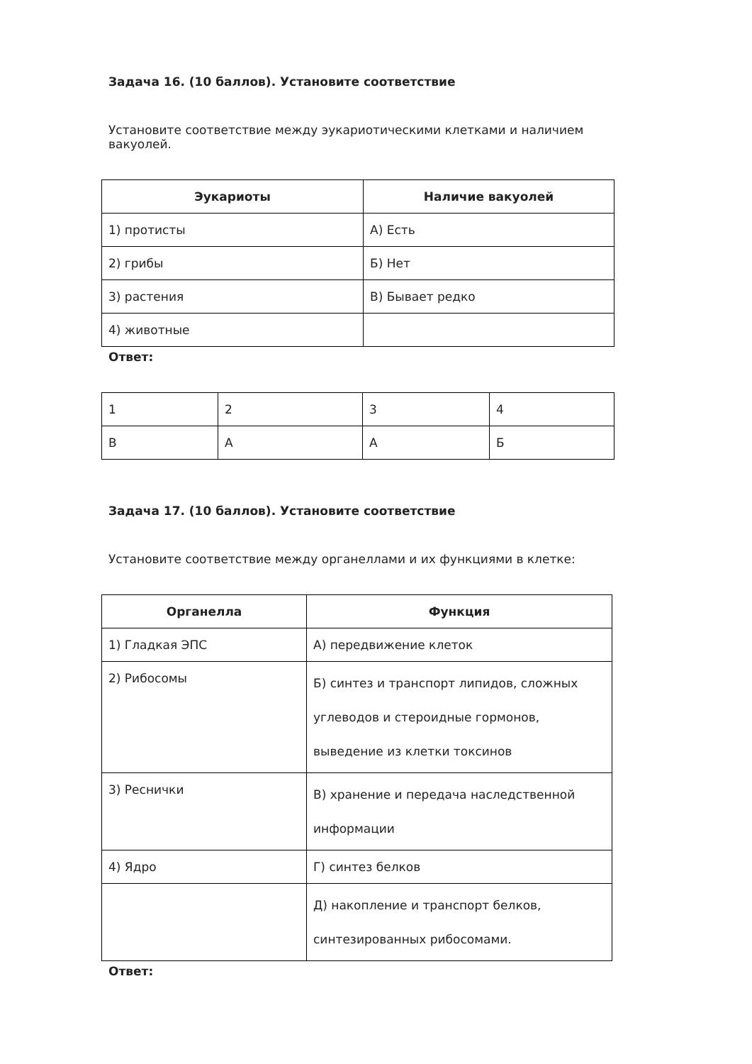Задача 16. (10 баллов). Установите соответствие
Установите соответствие между эукариотическими клетками и наличием вакуолей.
| Эукариоты | Наличие вакуолей |
| --- | --- |
| 1) протисты | А) Есть |
| 2) грибы | Б) Нет |
| 3) растения | В) Бывает редко |
| 4) животные | |
Ответ:
| 1 | 2 | 3 | 4 |
| В | А | А | Б |
Задача 17. (10 баллов). Установите соответствие
Установите соответствие между органеллами и их функциями в клетке:
| Органелла | Функция |
| --- | --- |
| 1) Гладкая ЭПС | А) передвижение клеток |
| 2) Рибосомы | Б) синтез и транспорт липидов, сложных углеводов и стероидные гормонов, выведение из клетки токсинов |
| 3) Реснички | В) хранение и передача наследственной информации |
| 4) Ядро | Г) синтез белков |
| | Д) накопление и транспорт белков, синтезированных рибосомами. |
Ответ: